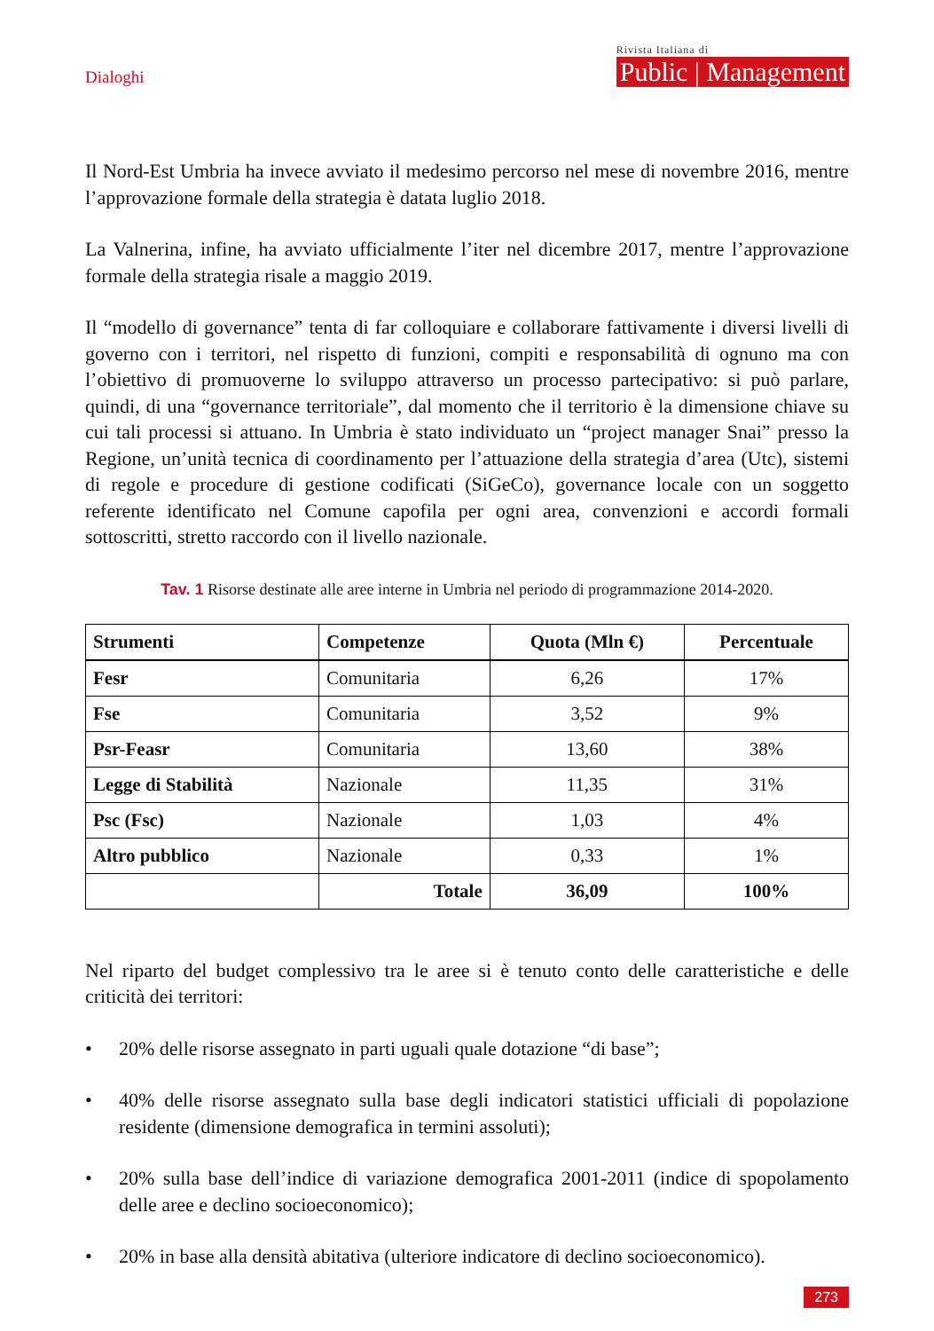Dialoghi
Rivista Italiana di
Public | Management
Il Nord-Est Umbria ha invece avviato il medesimo percorso nel mese di novembre 2016, mentre l’approvazione formale della strategia è datata luglio 2018.
La Valnerina, infine, ha avviato ufficialmente l’iter nel dicembre 2017, mentre l’approvazione formale della strategia risale a maggio 2019.
Il “modello di governance” tenta di far colloquiare e collaborare fattivamente i diversi livelli di governo con i territori, nel rispetto di funzioni, compiti e responsabilità di ognuno ma con l’obiettivo di promuoverne lo sviluppo attraverso un processo partecipativo: si può parlare, quindi, di una “governance territoriale”, dal momento che il territorio è la dimensione chiave su cui tali processi si attuano. In Umbria è stato individuato un “project manager Snai” presso la Regione, un’unità tecnica di coordinamento per l’attuazione della strategia d’area (Utc), sistemi di regole e procedure di gestione codificati (SiGeCo), governance locale con un soggetto referente identificato nel Comune capofila per ogni area, convenzioni e accordi formali sottoscritti, stretto raccordo con il livello nazionale.
Tav. 1 Risorse destinate alle aree interne in Umbria nel periodo di programmazione 2014-2020.
| Strumenti | Competenze | Quota (Mln €) | Percentuale |
| --- | --- | --- | --- |
| Fesr | Comunitaria | 6,26 | 17% |
| Fse | Comunitaria | 3,52 | 9% |
| Psr-Feasr | Comunitaria | 13,60 | 38% |
| Legge di Stabilità | Nazionale | 11,35 | 31% |
| Psc (Fsc) | Nazionale | 1,03 | 4% |
| Altro pubblico | Nazionale | 0,33 | 1% |
| | Totale | 36,09 | 100% |
Nel riparto del budget complessivo tra le aree si è tenuto conto delle caratteristiche e delle criticità dei territori:
• 20% delle risorse assegnato in parti uguali quale dotazione “di base”;
• 40% delle risorse assegnato sulla base degli indicatori statistici ufficiali di popolazione residente (dimensione demografica in termini assoluti);
• 20% sulla base dell’indice di variazione demografica 2001-2011 (indice di spopolamento delle aree e declino socioeconomico);
• 20% in base alla densità abitativa (ulteriore indicatore di declino socioeconomico).
273